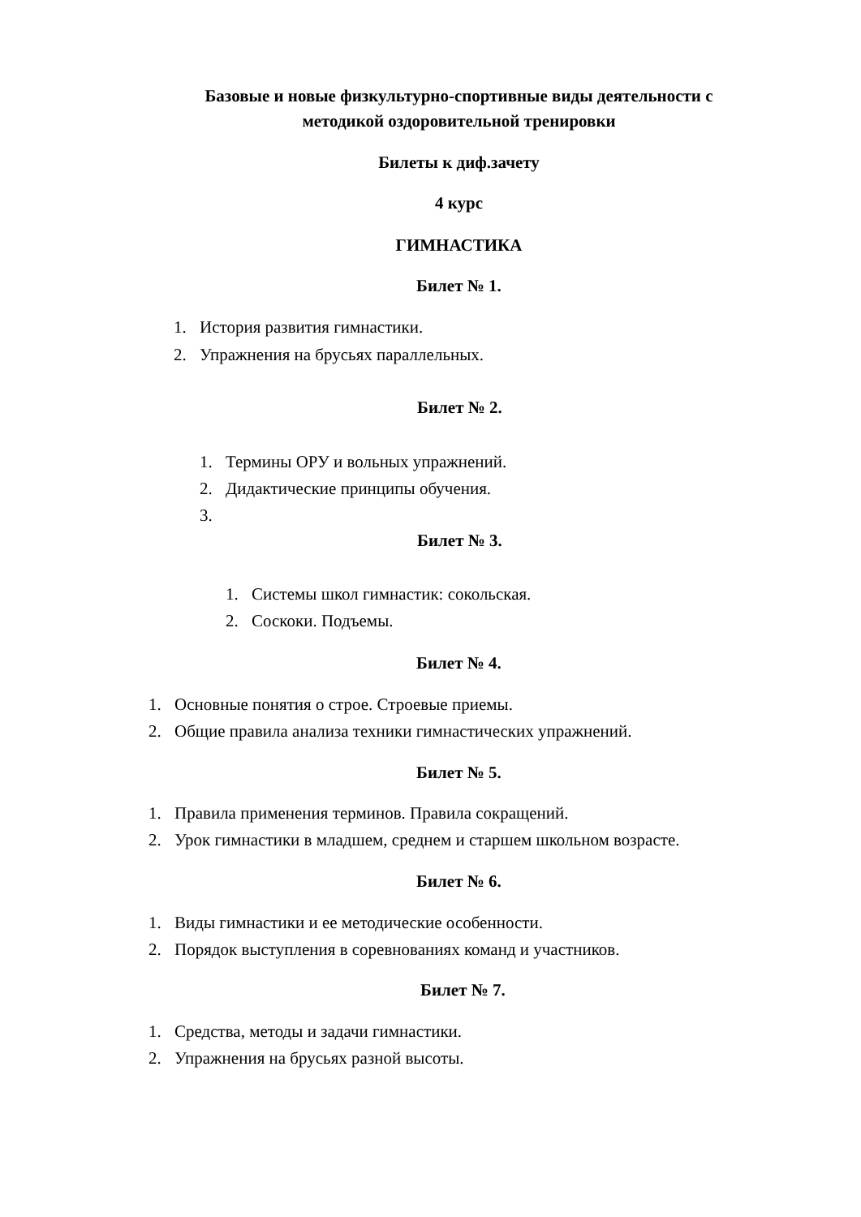Базовые и новые физкультурно-спортивные виды деятельности с
методикой оздоровительной тренировки
Билеты к диф.зачету
4 курс
ГИМНАСТИКА
Билет № 1.
1. История развития гимнастики.
2. Упражнения на брусьях параллельных.
Билет № 2.
1. Термины ОРУ и вольных упражнений.
2. Дидактические принципы обучения.
3.
Билет № 3.
1. Системы школ гимнастик: сокольская.
2. Соскоки. Подъемы.
Билет № 4.
1. Основные понятия о строе. Строевые приемы.
2. Общие правила анализа техники гимнастических упражнений.
Билет № 5.
1. Правила применения терминов. Правила сокращений.
2. Урок гимнастики в младшем, среднем и старшем школьном возрасте.
Билет № 6.
1. Виды гимнастики и ее методические особенности.
2. Порядок выступления в соревнованиях команд и участников.
Билет № 7.
1. Средства, методы и задачи гимнастики.
2. Упражнения на брусьях разной высоты.